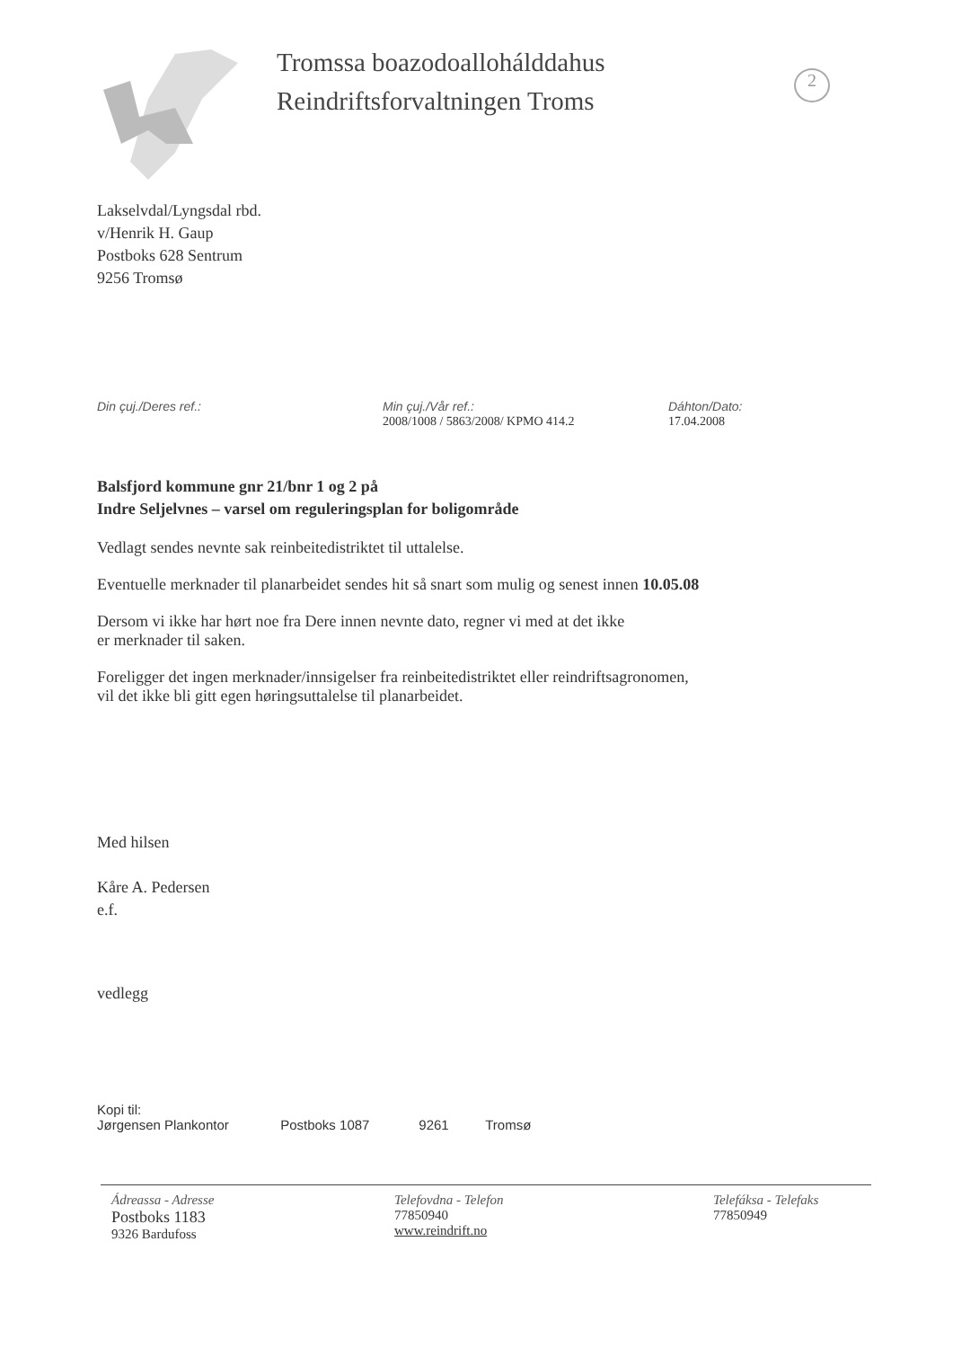Tromssa boazodoallohálddahus
Reindriftsforvaltningen Troms
2
Lakselvdal/Lyngsdal rbd.
v/Henrik H. Gaup
Postboks 628 Sentrum
9256 Tromsø
Din çuj./Deres ref.: Min çuj./Vår ref.:
2008/1008 / 5863/2008/ KPMO 414.2
Dáhton/Dato:
17.04.2008
Balsfjord kommune gnr 21/bnr 1 og 2 på
Indre Seljelvnes – varsel om reguleringsplan for boligområde
Vedlagt sendes nevnte sak reinbeitedistriktet til uttalelse.
Eventuelle merknader til planarbeidet sendes hit så snart som mulig og senest innen 10.05.08
Dersom vi ikke har hørt noe fra Dere innen nevnte dato, regner vi med at det ikke
er merknader til saken.
Foreligger det ingen merknader/innsigelser fra reinbeitedistriktet eller reindriftsagronomen,
vil det ikke bli gitt egen høringsuttalelse til planarbeidet.
Med hilsen
Kåre A. Pedersen
e.f.
vedlegg
Kopi til:
Jørgensen Plankontor Postboks 1087 9261 Tromsø
Ádreassa - Adresse
Postboks 1183
9326 Bardufoss
Telefovdna - Telefon
77850940
www.reindrift.no
Telefáksa - Telefaks
77850949